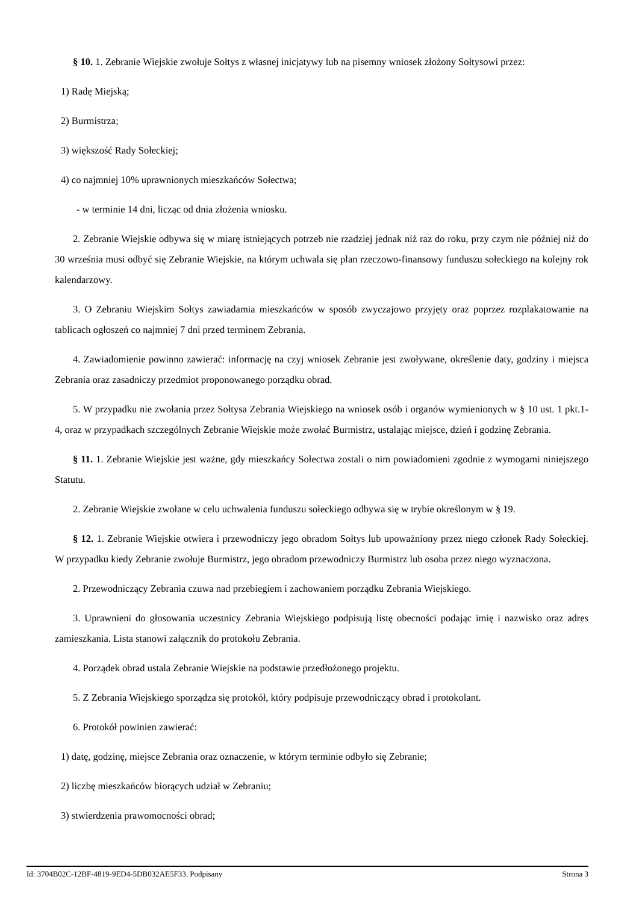§ 10. 1. Zebranie Wiejskie zwołuje Sołtys z własnej inicjatywy lub na pisemny wniosek złożony Sołtysowi przez:
1) Radę Miejską;
2) Burmistrza;
3) większość Rady Sołeckiej;
4) co najmniej 10% uprawnionych mieszkańców Sołectwa;
- w terminie 14 dni, licząc od dnia złożenia wniosku.
2. Zebranie Wiejskie odbywa się w miarę istniejących potrzeb nie rzadziej jednak niż raz do roku, przy czym nie później niż do 30 września musi odbyć się Zebranie Wiejskie, na którym uchwala się plan rzeczowo-finansowy funduszu sołeckiego na kolejny rok kalendarzowy.
3. O Zebraniu Wiejskim Sołtys zawiadamia mieszkańców w sposób zwyczajowo przyjęty oraz poprzez rozplakatowanie na tablicach ogłoszeń co najmniej 7 dni przed terminem Zebrania.
4. Zawiadomienie powinno zawierać: informację na czyj wniosek Zebranie jest zwoływane, określenie daty, godziny i miejsca Zebrania oraz zasadniczy przedmiot proponowanego porządku obrad.
5. W przypadku nie zwołania przez Sołtysa Zebrania Wiejskiego na wniosek osób i organów wymienionych w § 10 ust. 1 pkt.1-4, oraz w przypadkach szczególnych Zebranie Wiejskie może zwołać Burmistrz, ustalając miejsce, dzień i godzinę Zebrania.
§ 11. 1. Zebranie Wiejskie jest ważne, gdy mieszkańcy Sołectwa zostali o nim powiadomieni zgodnie z wymogami niniejszego Statutu.
2. Zebranie Wiejskie zwołane w celu uchwalenia funduszu sołeckiego odbywa się w trybie określonym w § 19.
§ 12. 1. Zebranie Wiejskie otwiera i przewodniczy jego obradom Sołtys lub upoważniony przez niego członek Rady Sołeckiej. W przypadku kiedy Zebranie zwołuje Burmistrz, jego obradom przewodniczy Burmistrz lub osoba przez niego wyznaczona.
2. Przewodniczący Zebrania czuwa nad przebiegiem i zachowaniem porządku Zebrania Wiejskiego.
3. Uprawnieni do głosowania uczestnicy Zebrania Wiejskiego podpisują listę obecności podając imię i nazwisko oraz adres zamieszkania. Lista stanowi załącznik do protokołu Zebrania.
4. Porządek obrad ustala Zebranie Wiejskie na podstawie przedłożonego projektu.
5. Z Zebrania Wiejskiego sporządza się protokół, który podpisuje przewodniczący obrad i protokolant.
6. Protokół powinien zawierać:
1) datę, godzinę, miejsce Zebrania oraz oznaczenie, w którym terminie odbyło się Zebranie;
2) liczbę mieszkańców biorących udział w Zebraniu;
3) stwierdzenia prawomocności obrad;
Id: 3704B02C-12BF-4819-9ED4-5DB032AE5F33. Podpisany Strona 3